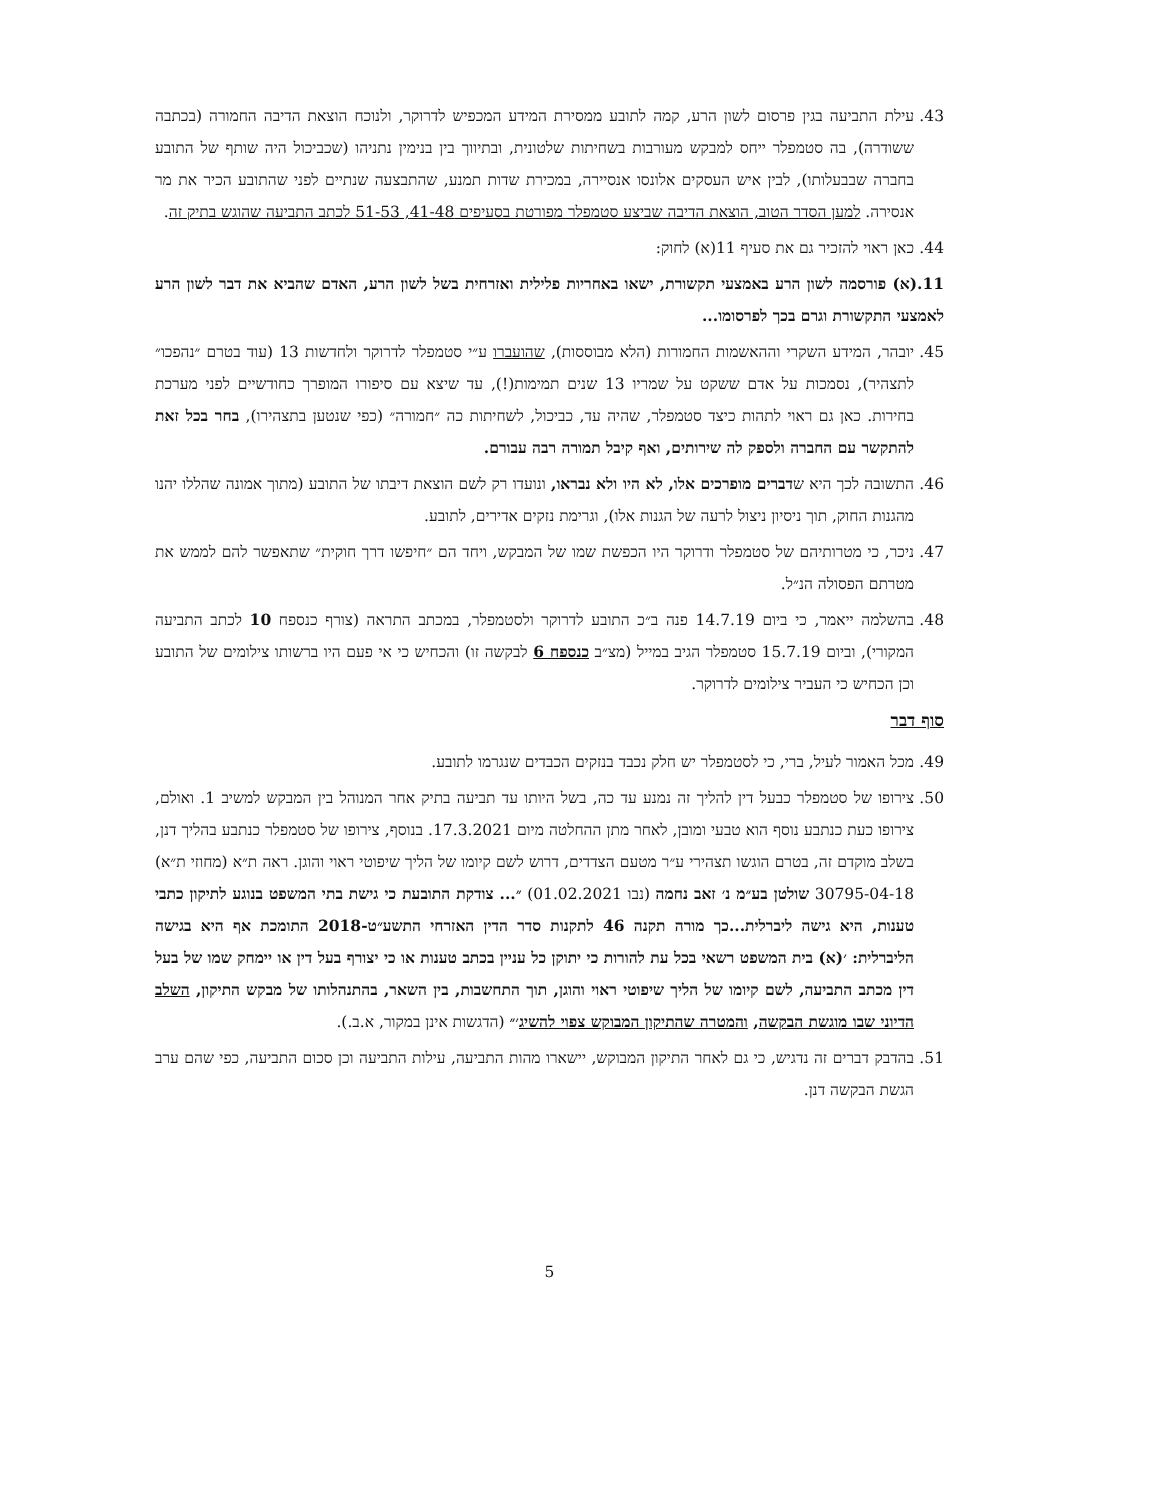43. עילת התביעה בגין פרסום לשון הרע, קמה לתובע ממסירת המידע המכפיש לדרוקר, ולנוכח הוצאת הדיבה החמורה (בכתבה ששודרה), בה סטמפלר ייחס למבקש מעורבות בשחיתות שלטונית, ובתיווך בין בנימין נתניהו (שכביכול היה שותף של התובע בחברה שבבעלותו), לבין איש העסקים אלונסו אנסיירה, במכירת שדות תמנע, שהתבצעה שנתיים לפני שהתובע הכיר את מר אנסירה. למען הסדר הטוב, הוצאת הדיבה שביצע סטמפלר מפורטת בסעיפים 41-48, 51-53 לכתב התביעה שהוגש בתיק זה.
44. כאן ראוי להזכיר גם את סעיף 11(א) לחוק:
11.(א) פורסמה לשון הרע באמצעי תקשורת, ישאו באחריות פלילית ואזרחית בשל לשון הרע, האדם שהביא את דבר לשון הרע לאמצעי התקשורת וגרם בכך לפרסומו...
45. יובהר, המידע השקרי וההאשמות החמורות (הלא מבוססות), שהועברו ע״י סטמפלר לדרוקר ולחדשות 13 (עוד בטרם ״נהפכו״ לתצהיר), נסמכות על אדם ששקט על שמריו 13 שנים תמימות(!), עד שיצא עם סיפורו המופרך כחודשיים לפני מערכת בחירות. כאן גם ראוי לתהות כיצד סטמפלר, שהיה עד, כביכול, לשחיתות כה ״חמורה״ (כפי שנטען בתצהירו), בחר בכל זאת להתקשר עם החברה ולספק לה שירותים, ואף קיבל תמורה רבה עבורם.
46. התשובה לכך היא שדברים מופרכים אלו, לא היו ולא נבראו, ונועדו רק לשם הוצאת דיבתו של התובע (מתוך אמונה שהללו יהנו מהגנות החוק, תוך ניסיון ניצול לרעה של הגנות אלו), וגרימת נזקים אדירים, לתובע.
47. ניכר, כי מטרותיהם של סטמפלר ודרוקר היו הכפשת שמו של המבקש, ויחד הם ״חיפשו דרך חוקית״ שתאפשר להם לממש את מטרתם הפסולה הנ״ל.
48. בהשלמה ייאמר, כי ביום 14.7.19 פנה ב״כ התובע לדרוקר ולסטמפלר, במכתב התראה (צורף כנספח 10 לכתב התביעה המקורי), וביום 15.7.19 סטמפלר הגיב במייל (מצ״ב כנספח 6 לבקשה זו) והכחיש כי אי פעם היו ברשותו צילומים של התובע וכן הכחיש כי העביר צילומים לדרוקר.
סוף דבר
49. מכל האמור לעיל, ברי, כי לסטמפלר יש חלק נכבד בנזקים הכבדים שנגרמו לתובע.
50. צירופו של סטמפלר כבעל דין להליך זה נמנע עד כה, בשל היותו עד תביעה בתיק אחר המנוהל בין המבקש למשיב 1. ואולם, צירופו כעת כנתבע נוסף הוא טבעי ומובן, לאחר מתן ההחלטה מיום 17.3.2021. בנוסף, צירופו של סטמפלר כנתבע בהליך דנן, בשלב מוקדם זה, בטרם הוגשו תצהירי ע״ר מטעם הצדדים, דרוש לשם קיומו של הליך שיפוטי ראוי והוגן. ראה ת״א (מחוזי ת״א) 30795-04-18 שולטן בע״מ נ׳ זאב נחמה (נבו 01.02.2021) ״... צודקת התובעת כי גישת בתי המשפט בנוגע לתיקון כתבי טענות, היא גישה ליברלית...כך מורה תקנה 46 לתקנות סדר הדין האזרחי התשע״ט-2018 התומכת אף היא בגישה הליברלית: ׳(א) בית המשפט רשאי בכל עת להורות כי יתוקן כל עניין בכתב טענות או כי יצורף בעל דין או יימחק שמו של בעל דין מכתב התביעה, לשם קיומו של הליך שיפוטי ראוי והוגן, תוך התחשבות, בין השאר, בהתנהלותו של מבקש התיקון, השלב הדיוני שבו מוגשת הבקשה, והמטרה שהתיקון המבוקש צפוי להשיג׳״ (הדגשות אינן במקור, א.ב.).
51. בהדבק דברים זה נדגיש, כי גם לאחר התיקון המבוקש, יישארו מהות התביעה, עילות התביעה וכן סכום התביעה, כפי שהם ערב הגשת הבקשה דנן.
5